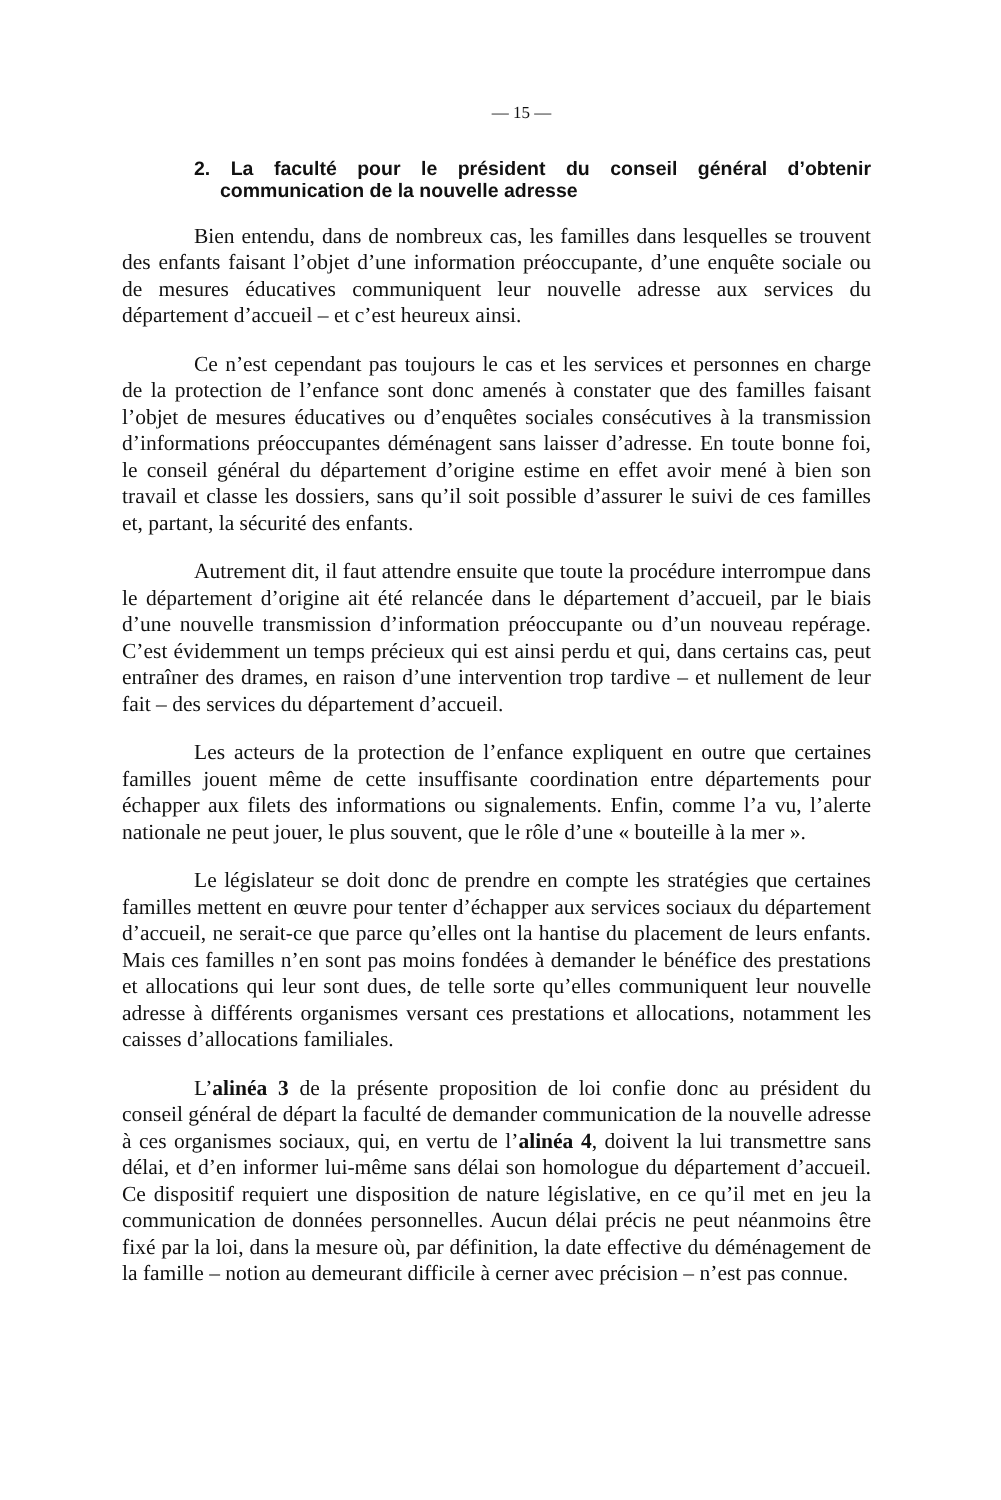— 15 —
2. La faculté pour le président du conseil général d’obtenir communication de la nouvelle adresse
Bien entendu, dans de nombreux cas, les familles dans lesquelles se trouvent des enfants faisant l’objet d’une information préoccupante, d’une enquête sociale ou de mesures éducatives communiquent leur nouvelle adresse aux services du département d’accueil – et c’est heureux ainsi.
Ce n’est cependant pas toujours le cas et les services et personnes en charge de la protection de l’enfance sont donc amenés à constater que des familles faisant l’objet de mesures éducatives ou d’enquêtes sociales consécutives à la transmission d’informations préoccupantes déménagent sans laisser d’adresse. En toute bonne foi, le conseil général du département d’origine estime en effet avoir mené à bien son travail et classe les dossiers, sans qu’il soit possible d’assurer le suivi de ces familles et, partant, la sécurité des enfants.
Autrement dit, il faut attendre ensuite que toute la procédure interrompue dans le département d’origine ait été relancée dans le département d’accueil, par le biais d’une nouvelle transmission d’information préoccupante ou d’un nouveau repérage. C’est évidemment un temps précieux qui est ainsi perdu et qui, dans certains cas, peut entraîner des drames, en raison d’une intervention trop tardive – et nullement de leur fait – des services du département d’accueil.
Les acteurs de la protection de l’enfance expliquent en outre que certaines familles jouent même de cette insuffisante coordination entre départements pour échapper aux filets des informations ou signalements. Enfin, comme l’a vu, l’alerte nationale ne peut jouer, le plus souvent, que le rôle d’une « bouteille à la mer ».
Le législateur se doit donc de prendre en compte les stratégies que certaines familles mettent en œuvre pour tenter d’échapper aux services sociaux du département d’accueil, ne serait-ce que parce qu’elles ont la hantise du placement de leurs enfants. Mais ces familles n’en sont pas moins fondées à demander le bénéfice des prestations et allocations qui leur sont dues, de telle sorte qu’elles communiquent leur nouvelle adresse à différents organismes versant ces prestations et allocations, notamment les caisses d’allocations familiales.
L’alinéa 3 de la présente proposition de loi confie donc au président du conseil général de départ la faculté de demander communication de la nouvelle adresse à ces organismes sociaux, qui, en vertu de l’alinéa 4, doivent la lui transmettre sans délai, et d’en informer lui-même sans délai son homologue du département d’accueil. Ce dispositif requiert une disposition de nature législative, en ce qu’il met en jeu la communication de données personnelles. Aucun délai précis ne peut néanmoins être fixé par la loi, dans la mesure où, par définition, la date effective du déménagement de la famille – notion au demeurant difficile à cerner avec précision – n’est pas connue.